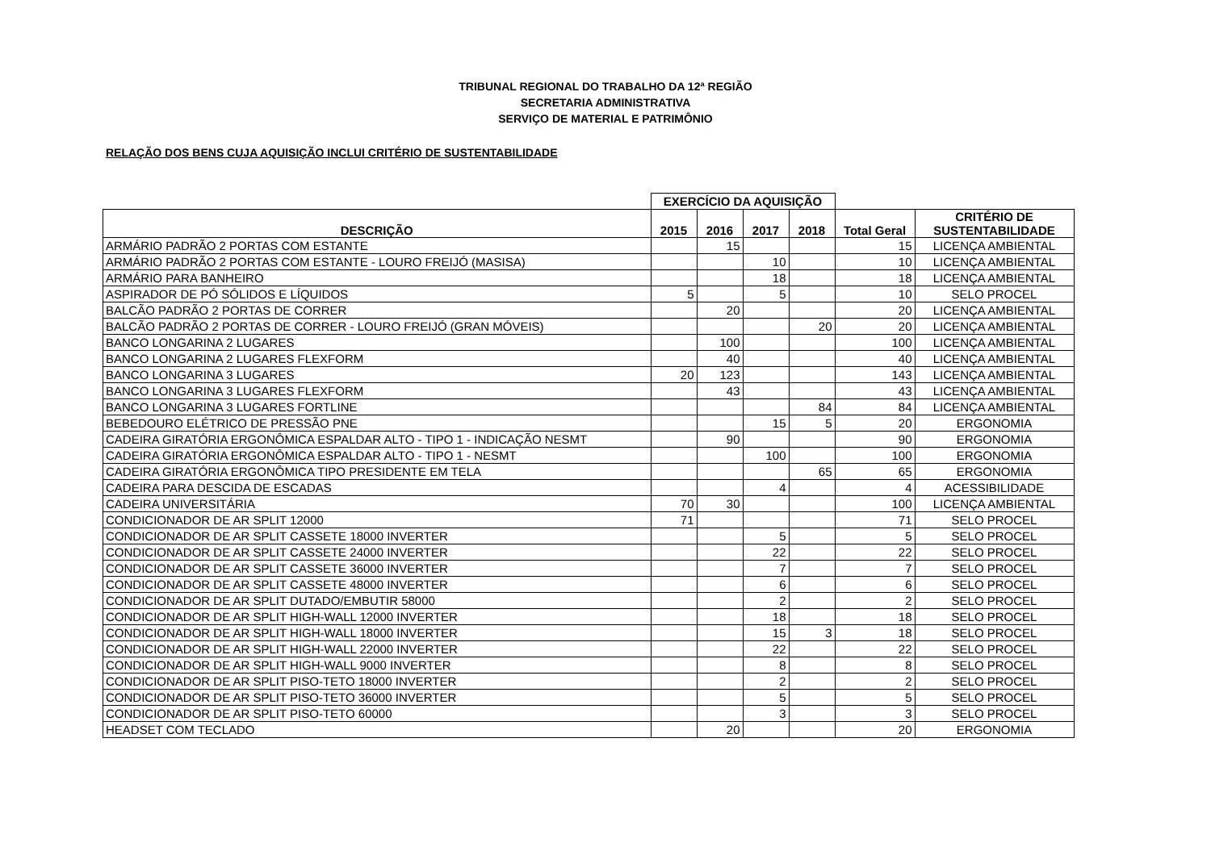TRIBUNAL REGIONAL DO TRABALHO DA 12ª REGIÃO
SECRETARIA ADMINISTRATIVA
SERVIÇO DE MATERIAL E PATRIMÔNIO
RELAÇÃO DOS BENS CUJA AQUISIÇÃO INCLUI CRITÉRIO DE SUSTENTABILIDADE
| | EXERCÍCIO DA AQUISIÇÃO | | | | | |
| DESCRIÇÃO | 2015 | 2016 | 2017 | 2018 | Total Geral | CRITÉRIO DE SUSTENTABILIDADE |
| ARMÁRIO PADRÃO 2 PORTAS COM ESTANTE | | 15 | | | 15 | LICENÇA AMBIENTAL |
| ARMÁRIO PADRÃO 2 PORTAS COM ESTANTE - LOURO FREIJÓ (MASISA) | | | 10 | | 10 | LICENÇA AMBIENTAL |
| ARMÁRIO PARA BANHEIRO | | | 18 | | 18 | LICENÇA AMBIENTAL |
| ASPIRADOR DE PÓ SÓLIDOS E LÍQUIDOS | 5 | | 5 | | 10 | SELO PROCEL |
| BALCÃO PADRÃO 2 PORTAS DE CORRER | | 20 | | | 20 | LICENÇA AMBIENTAL |
| BALCÃO PADRÃO 2 PORTAS DE CORRER - LOURO FREIJÓ (GRAN MÓVEIS) | | | | 20 | 20 | LICENÇA AMBIENTAL |
| BANCO LONGARINA 2 LUGARES | | 100 | | | 100 | LICENÇA AMBIENTAL |
| BANCO LONGARINA 2 LUGARES FLEXFORM | | 40 | | | 40 | LICENÇA AMBIENTAL |
| BANCO LONGARINA 3 LUGARES | 20 | 123 | | | 143 | LICENÇA AMBIENTAL |
| BANCO LONGARINA 3 LUGARES FLEXFORM | | 43 | | | 43 | LICENÇA AMBIENTAL |
| BANCO LONGARINA 3 LUGARES FORTLINE | | | | 84 | 84 | LICENÇA AMBIENTAL |
| BEBEDOURO ELÉTRICO DE PRESSÃO PNE | | | 15 | 5 | 20 | ERGONOMIA |
| CADEIRA GIRATÓRIA ERGONÔMICA ESPALDAR ALTO - TIPO 1 - INDICAÇÃO NESMT | | 90 | | | 90 | ERGONOMIA |
| CADEIRA GIRATÓRIA ERGONÔMICA ESPALDAR ALTO - TIPO 1 - NESMT | | | 100 | | 100 | ERGONOMIA |
| CADEIRA GIRATÓRIA ERGONÔMICA TIPO PRESIDENTE EM TELA | | | | 65 | 65 | ERGONOMIA |
| CADEIRA PARA DESCIDA DE ESCADAS | | | 4 | | 4 | ACESSIBILIDADE |
| CADEIRA UNIVERSITÁRIA | 70 | 30 | | | 100 | LICENÇA AMBIENTAL |
| CONDICIONADOR DE AR SPLIT 12000 | 71 | | | | 71 | SELO PROCEL |
| CONDICIONADOR DE AR SPLIT CASSETE 18000 INVERTER | | | 5 | | 5 | SELO PROCEL |
| CONDICIONADOR DE AR SPLIT CASSETE 24000 INVERTER | | | 22 | | 22 | SELO PROCEL |
| CONDICIONADOR DE AR SPLIT CASSETE 36000 INVERTER | | | 7 | | 7 | SELO PROCEL |
| CONDICIONADOR DE AR SPLIT CASSETE 48000 INVERTER | | | 6 | | 6 | SELO PROCEL |
| CONDICIONADOR DE AR SPLIT DUTADO/EMBUTIR 58000 | | | 2 | | 2 | SELO PROCEL |
| CONDICIONADOR DE AR SPLIT HIGH-WALL 12000 INVERTER | | | 18 | | 18 | SELO PROCEL |
| CONDICIONADOR DE AR SPLIT HIGH-WALL 18000 INVERTER | | | 15 | 3 | 18 | SELO PROCEL |
| CONDICIONADOR DE AR SPLIT HIGH-WALL 22000 INVERTER | | | 22 | | 22 | SELO PROCEL |
| CONDICIONADOR DE AR SPLIT HIGH-WALL 9000 INVERTER | | | 8 | | 8 | SELO PROCEL |
| CONDICIONADOR DE AR SPLIT PISO-TETO 18000 INVERTER | | | 2 | | 2 | SELO PROCEL |
| CONDICIONADOR DE AR SPLIT PISO-TETO 36000 INVERTER | | | 5 | | 5 | SELO PROCEL |
| CONDICIONADOR DE AR SPLIT PISO-TETO 60000 | | | 3 | | 3 | SELO PROCEL |
| HEADSET COM TECLADO | | 20 | | | 20 | ERGONOMIA |